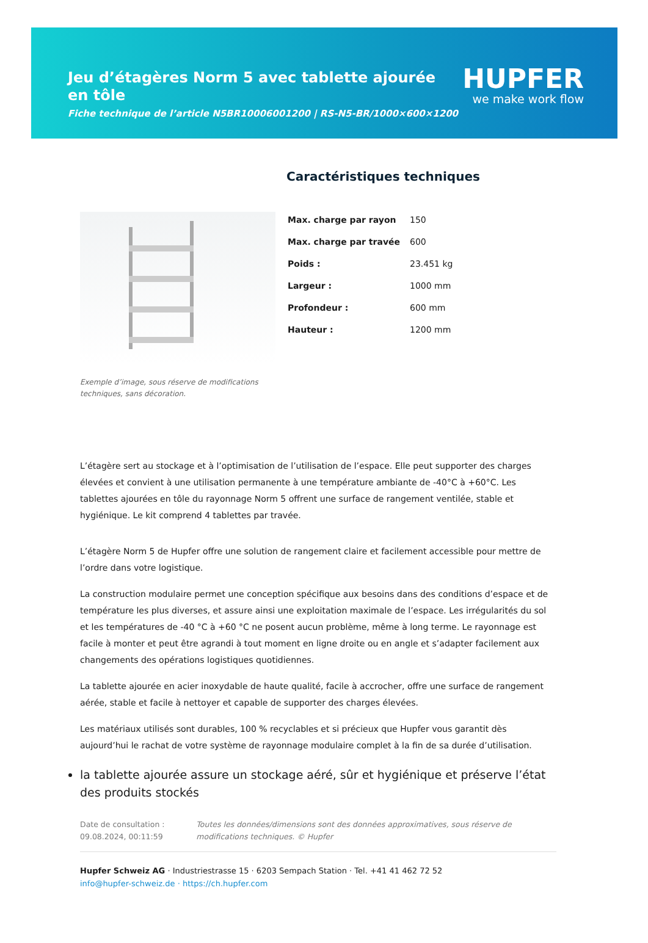Jeu d’étagères Norm 5 avec tablette ajourée en tôle
Fiche technique de l’article N5BR10006001200 | RS-N5-BR/1000×600×1200
HUPFER
we make work flow
Exemple d’image, sous réserve de modifications techniques, sans décoration.
Caractéristiques techniques
| Max. charge par rayon | 150 |
| Max. charge par travée | 600 |
| Poids : | 23.451 kg |
| Largeur : | 1000 mm |
| Profondeur : | 600 mm |
| Hauteur : | 1200 mm |
L’étagère sert au stockage et à l’optimisation de l’utilisation de l’espace. Elle peut supporter des charges élevées et convient à une utilisation permanente à une température ambiante de -40°C à +60°C. Les tablettes ajourées en tôle du rayonnage Norm 5 offrent une surface de rangement ventilée, stable et hygiénique. Le kit comprend 4 tablettes par travée.
L’étagère Norm 5 de Hupfer offre une solution de rangement claire et facilement accessible pour mettre de l’ordre dans votre logistique.
La construction modulaire permet une conception spécifique aux besoins dans des conditions d’espace et de température les plus diverses, et assure ainsi une exploitation maximale de l’espace. Les irrégularités du sol et les températures de -40 °C à +60 °C ne posent aucun problème, même à long terme. Le rayonnage est facile à monter et peut être agrandi à tout moment en ligne droite ou en angle et s’adapter facilement aux changements des opérations logistiques quotidiennes.
La tablette ajourée en acier inoxydable de haute qualité, facile à accrocher, offre une surface de rangement aérée, stable et facile à nettoyer et capable de supporter des charges élevées.
Les matériaux utilisés sont durables, 100 % recyclables et si précieux que Hupfer vous garantit dès aujourd’hui le rachat de votre système de rayonnage modulaire complet à la fin de sa durée d’utilisation.
la tablette ajourée assure un stockage aéré, sûr et hygiénique et préserve l’état des produits stockés
Date de consultation : 09.08.2024, 00:11:59
Toutes les données/dimensions sont des données approximatives, sous réserve de modifications techniques. © Hupfer
Hupfer Schweiz AG · Industriestrasse 15 · 6203 Sempach Station · Tel. +41 41 462 72 52
info@hupfer-schweiz.de · https://ch.hupfer.com